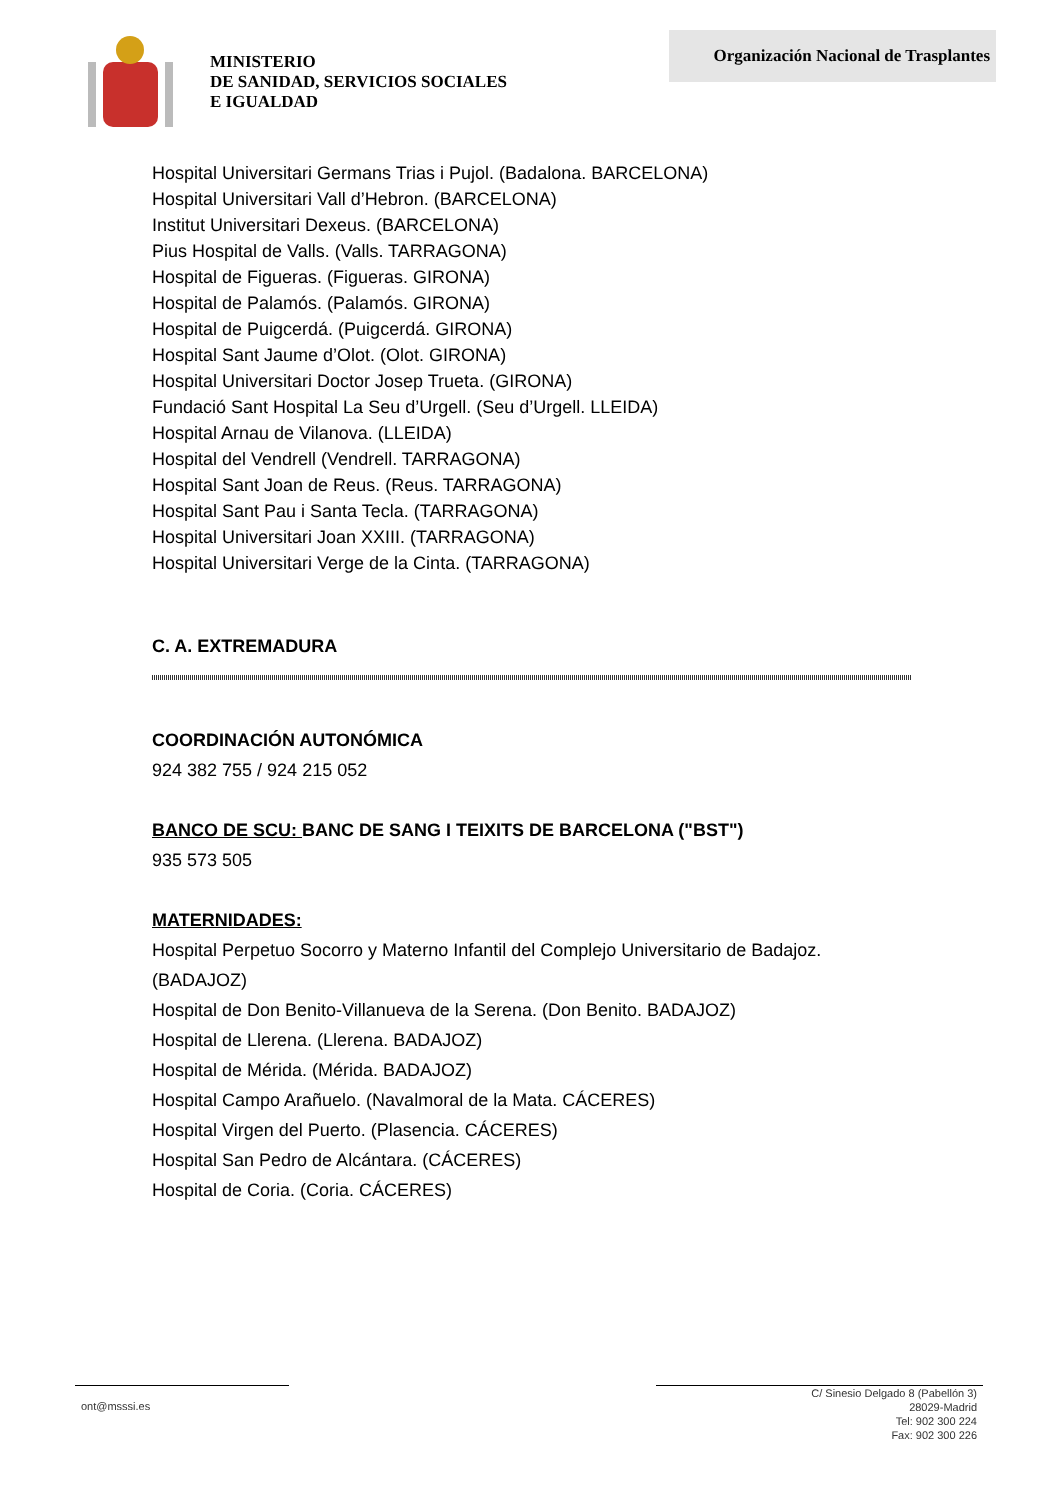MINISTERIO
DE SANIDAD, SERVICIOS SOCIALES
E IGUALDAD
Organización Nacional de Trasplantes
Hospital Universitari Germans Trias i Pujol. (Badalona. BARCELONA)
Hospital Universitari Vall d’Hebron. (BARCELONA)
Institut Universitari Dexeus. (BARCELONA)
Pius Hospital de Valls. (Valls. TARRAGONA)
Hospital de Figueras. (Figueras. GIRONA)
Hospital de Palamós. (Palamós. GIRONA)
Hospital de Puigcerdá. (Puigcerdá. GIRONA)
Hospital Sant Jaume d’Olot. (Olot. GIRONA)
Hospital Universitari Doctor Josep Trueta. (GIRONA)
Fundació Sant Hospital La Seu d’Urgell. (Seu d’Urgell. LLEIDA)
Hospital Arnau de Vilanova. (LLEIDA)
Hospital del Vendrell (Vendrell. TARRAGONA)
Hospital Sant Joan de Reus. (Reus. TARRAGONA)
Hospital Sant Pau i Santa Tecla. (TARRAGONA)
Hospital Universitari Joan XXIII. (TARRAGONA)
Hospital Universitari Verge de la Cinta. (TARRAGONA)
C. A. EXTREMADURA
COORDINACIÓN AUTONÓMICA
924 382 755 / 924 215 052
BANCO DE SCU: BANC DE SANG I TEIXITS DE BARCELONA ("BST")
935 573 505
MATERNIDADES:
Hospital Perpetuo Socorro y Materno Infantil del Complejo Universitario de Badajoz. (BADAJOZ)
Hospital de Don Benito-Villanueva de la Serena. (Don Benito. BADAJOZ)
Hospital de Llerena. (Llerena. BADAJOZ)
Hospital de Mérida. (Mérida. BADAJOZ)
Hospital Campo Arañuelo. (Navalmoral de la Mata. CÁCERES)
Hospital Virgen del Puerto. (Plasencia. CÁCERES)
Hospital San Pedro de Alcántara. (CÁCERES)
Hospital de Coria. (Coria. CÁCERES)
ont@msssi.es
C/ Sinesio Delgado 8 (Pabellón 3)
28029-Madrid
Tel: 902 300 224
Fax: 902 300 226